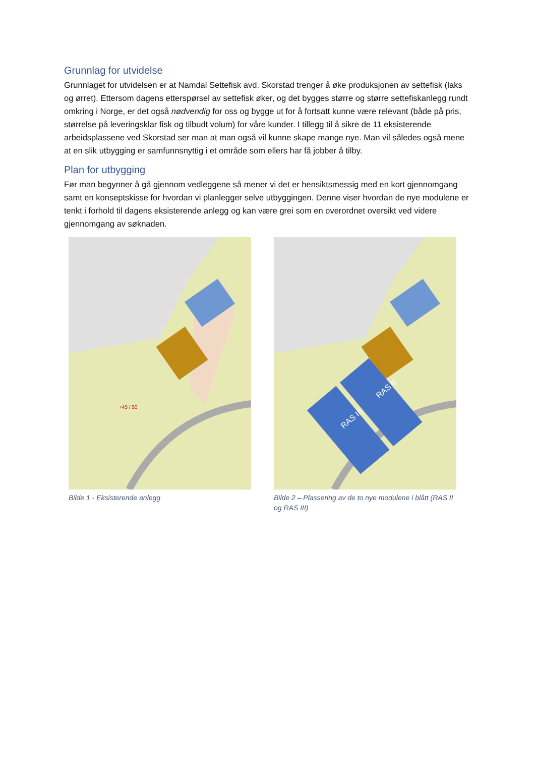Grunnlag for utvidelse
Grunnlaget for utvidelsen er at Namdal Settefisk avd. Skorstad trenger å øke produksjonen av settefisk (laks og ørret). Ettersom dagens etterspørsel av settefisk øker, og det bygges større og større settefiskanlegg rundt omkring i Norge, er det også nødvendig for oss og bygge ut for å fortsatt kunne være relevant (både på pris, størrelse på leveringsklar fisk og tilbudt volum) for våre kunder. I tillegg til å sikre de 11 eksisterende arbeidsplassene ved Skorstad ser man at man også vil kunne skape mange nye. Man vil således også mene at en slik utbygging er samfunnsnyttig i et område som ellers har få jobber å tilby.
Plan for utbygging
Før man begynner å gå gjennom vedleggene så mener vi det er hensiktsmessig med en kort gjennomgang samt en konseptskisse for hvordan vi planlegger selve utbyggingen. Denne viser hvordan de nye modulene er tenkt i forhold til dagens eksisterende anlegg og kan være grei som en overordnet oversikt ved videre gjennomgang av søknaden.
+45 / 50
Bilde 1 - Eksisterende anlegg
RAS III
RAS II
Bilde 2 – Plassering av de to nye modulene i blått (RAS II og RAS III)